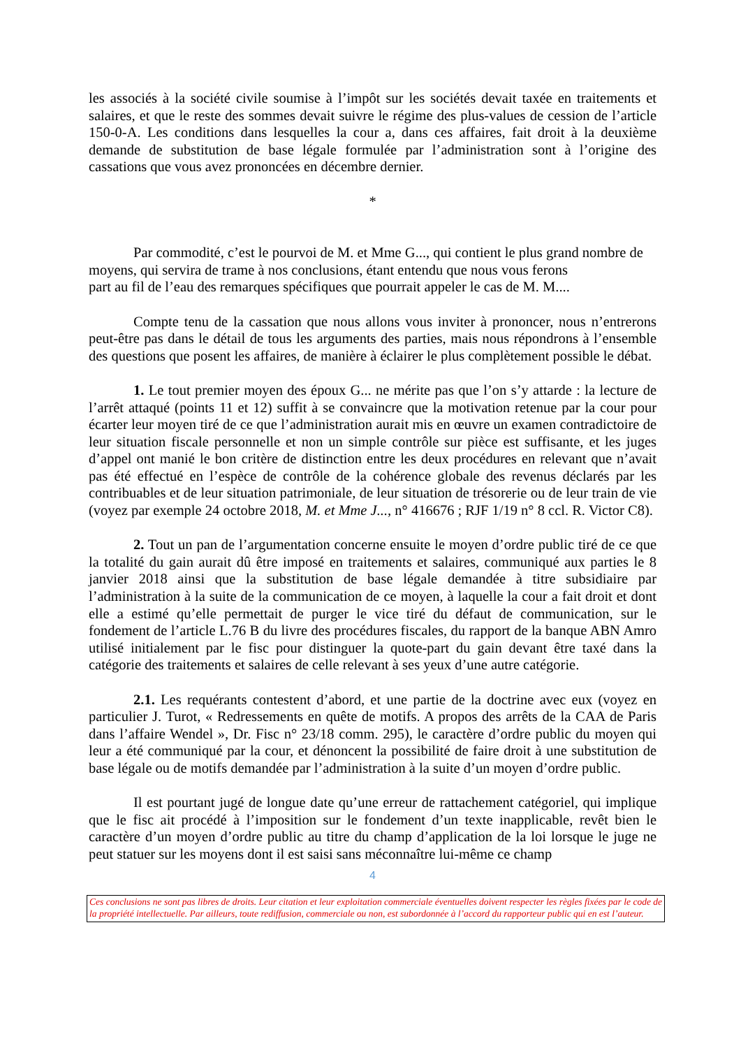les associés à la société civile soumise à l’impôt sur les sociétés devait taxée en traitements et salaires, et que le reste des sommes devait suivre le régime des plus-values de cession de l’article 150-0-A. Les conditions dans lesquelles la cour a, dans ces affaires, fait droit à la deuxième demande de substitution de base légale formulée par l’administration sont à l’origine des cassations que vous avez prononcées en décembre dernier.
*
Par commodité, c’est le pourvoi de M. et Mme G..., qui contient le plus grand nombre de moyens, qui servira de trame à nos conclusions, étant entendu que nous vous ferons
part au fil de l’eau des remarques spécifiques que pourrait appeler le cas de M. M....
Compte tenu de la cassation que nous allons vous inviter à prononcer, nous n’entrerons peut-être pas dans le détail de tous les arguments des parties, mais nous répondrons à l’ensemble des questions que posent les affaires, de manière à éclairer le plus complètement possible le débat.
1. Le tout premier moyen des époux G... ne mérite pas que l’on s’y attarde : la lecture de l’arrêt attaqué (points 11 et 12) suffit à se convaincre que la motivation retenue par la cour pour écarter leur moyen tiré de ce que l’administration aurait mis en œuvre un examen contradictoire de leur situation fiscale personnelle et non un simple contrôle sur pièce est suffisante, et les juges d’appel ont manié le bon critère de distinction entre les deux procédures en relevant que n’avait pas été effectué en l’espèce de contrôle de la cohérence globale des revenus déclarés par les contribuables et de leur situation patrimoniale, de leur situation de trésorerie ou de leur train de vie (voyez par exemple 24 octobre 2018, M. et Mme J..., n° 416676 ; RJF 1/19 n° 8 ccl. R. Victor C8).
2. Tout un pan de l’argumentation concerne ensuite le moyen d’ordre public tiré de ce que la totalité du gain aurait dû être imposé en traitements et salaires, communiqué aux parties le 8 janvier 2018 ainsi que la substitution de base légale demandée à titre subsidiaire par l’administration à la suite de la communication de ce moyen, à laquelle la cour a fait droit et dont elle a estimé qu’elle permettait de purger le vice tiré du défaut de communication, sur le fondement de l’article L.76 B du livre des procédures fiscales, du rapport de la banque ABN Amro utilisé initialement par le fisc pour distinguer la quote-part du gain devant être taxé dans la catégorie des traitements et salaires de celle relevant à ses yeux d’une autre catégorie.
2.1. Les requérants contestent d’abord, et une partie de la doctrine avec eux (voyez en particulier J. Turot, « Redressements en quête de motifs. A propos des arrêts de la CAA de Paris dans l’affaire Wendel », Dr. Fisc n° 23/18 comm. 295), le caractère d’ordre public du moyen qui leur a été communiqué par la cour, et dénoncent la possibilité de faire droit à une substitution de base légale ou de motifs demandée par l’administration à la suite d’un moyen d’ordre public.
Il est pourtant jugé de longue date qu’une erreur de rattachement catégoriel, qui implique que le fisc ait procédé à l’imposition sur le fondement d’un texte inapplicable, revêt bien le caractère d’un moyen d’ordre public au titre du champ d’application de la loi lorsque le juge ne peut statuer sur les moyens dont il est saisi sans méconnaître lui-même ce champ
4
Ces conclusions ne sont pas libres de droits. Leur citation et leur exploitation commerciale éventuelles doivent respecter les règles fixées par le code de la propriété intellectuelle. Par ailleurs, toute rediffusion, commerciale ou non, est subordonnée à l’accord du rapporteur public qui en est l’auteur.